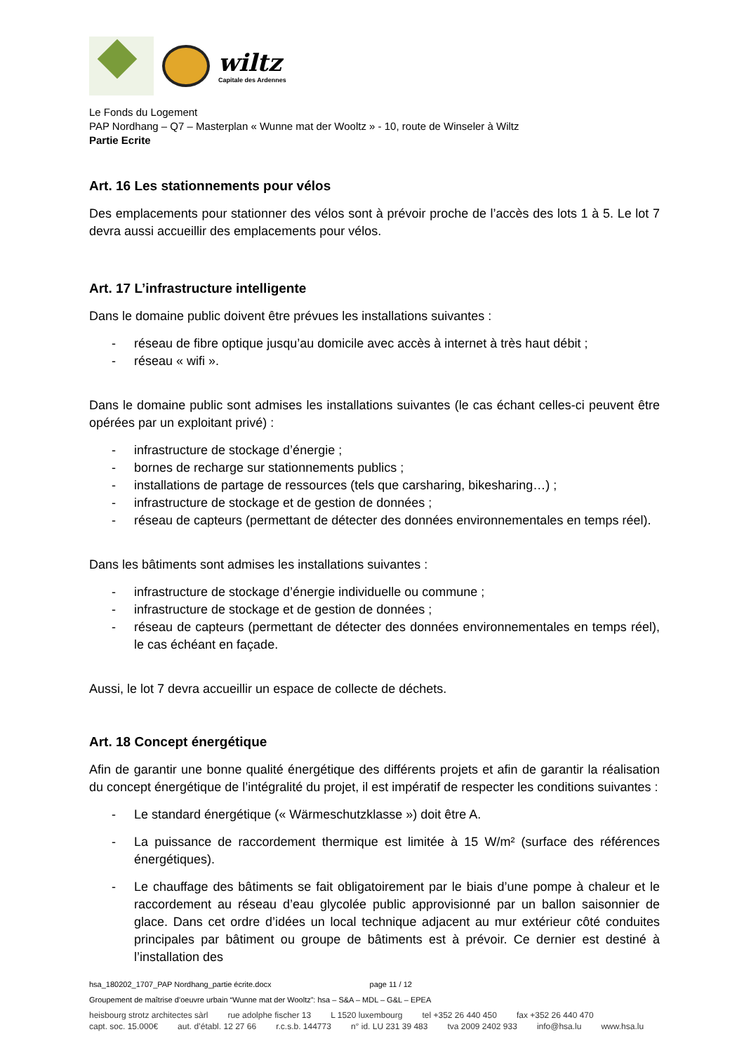wiltz
Capitale des Ardennes
Le Fonds du Logement
PAP Nordhang – Q7 – Masterplan « Wunne mat der Wooltz » - 10, route de Winseler à Wiltz
Partie Ecrite
Art. 16 Les stationnements pour vélos
Des emplacements pour stationner des vélos sont à prévoir proche de l’accès des lots 1 à 5. Le lot 7 devra aussi accueillir des emplacements pour vélos.
Art. 17 L’infrastructure intelligente
Dans le domaine public doivent être prévues les installations suivantes :
- réseau de fibre optique jusqu’au domicile avec accès à internet à très haut débit ;
- réseau « wifi ».
Dans le domaine public sont admises les installations suivantes (le cas échant celles-ci peuvent être opérées par un exploitant privé) :
- infrastructure de stockage d’énergie ;
- bornes de recharge sur stationnements publics ;
- installations de partage de ressources (tels que carsharing, bikesharing…) ;
- infrastructure de stockage et de gestion de données ;
- réseau de capteurs (permettant de détecter des données environnementales en temps réel).
Dans les bâtiments sont admises les installations suivantes :
- infrastructure de stockage d’énergie individuelle ou commune ;
- infrastructure de stockage et de gestion de données ;
- réseau de capteurs (permettant de détecter des données environnementales en temps réel), le cas échéant en façade.
Aussi, le lot 7 devra accueillir un espace de collecte de déchets.
Art. 18 Concept énergétique
Afin de garantir une bonne qualité énergétique des différents projets et afin de garantir la réalisation du concept énergétique de l’intégralité du projet, il est impératif de respecter les conditions suivantes :
- Le standard énergétique (« Wärmeschutzklasse ») doit être A.
- La puissance de raccordement thermique est limitée à 15 W/m² (surface des références énergétiques).
- Le chauffage des bâtiments se fait obligatoirement par le biais d’une pompe à chaleur et le raccordement au réseau d’eau glycolée public approvisionné par un ballon saisonnier de glace. Dans cet ordre d’idées un local technique adjacent au mur extérieur côté conduites principales par bâtiment ou groupe de bâtiments est à prévoir. Ce dernier est destiné à l’installation des
hsa_180202_1707_PAP Nordhang_partie écrite.docx page 11 / 12
Groupement de maîtrise d’oeuvre urbain “Wunne mat der Wooltz”: hsa – S&A – MDL – G&L – EPEA
heisbourg strotz architectes sàrl rue adolphe fischer 13 L 1520 luxembourg tel +352 26 440 450 fax +352 26 440 470
capt. soc. 15.000€ aut. d’établ. 12 27 66 r.c.s.b. 144773 n° id. LU 231 39 483 tva 2009 2402 933 info@hsa.lu www.hsa.lu